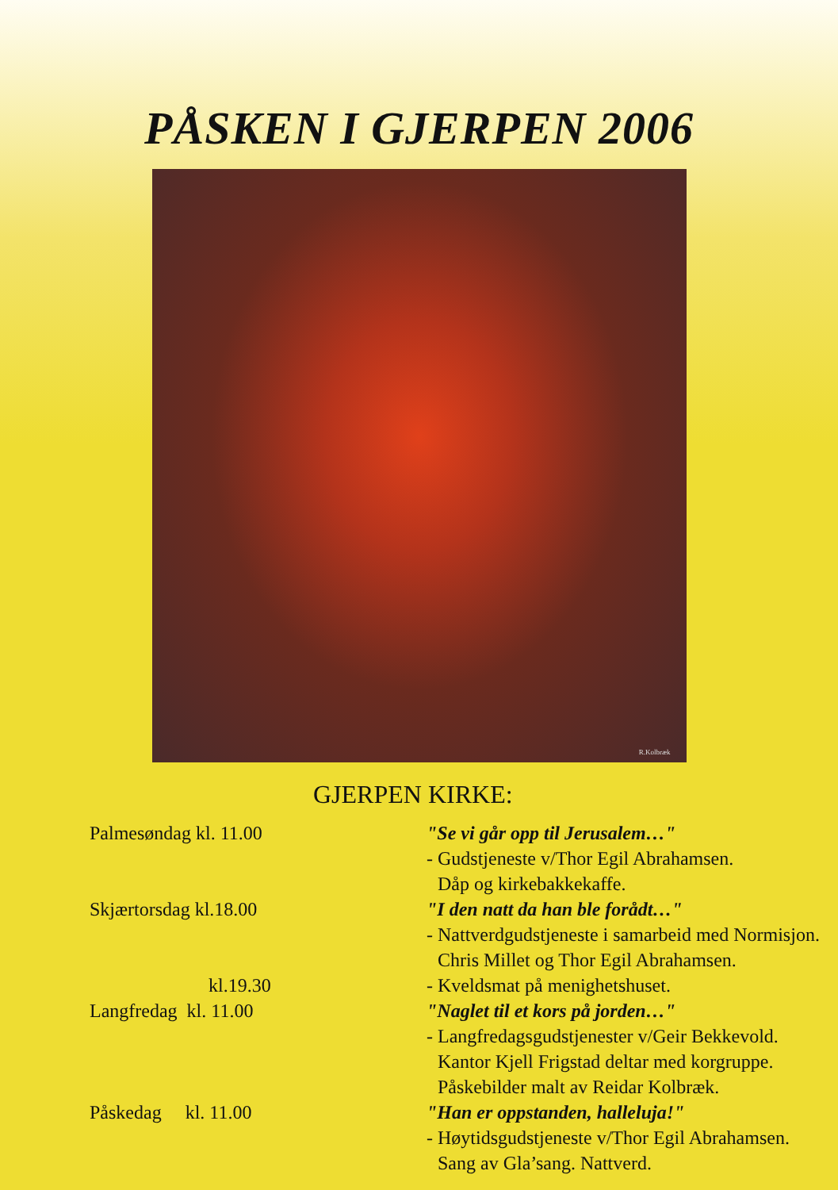PÅSKEN I GJERPEN 2006
R.Kolbræk
GJERPEN KIRKE:
| Palmesøndag kl. 11.00 | "Se vi går opp til Jerusalem…" |
| | - Gudstjeneste v/Thor Egil Abrahamsen. |
| | Dåp og kirkebakkekaffe. |
| Skjærtorsdag kl.18.00 | "I den natt da han ble forådt…" |
| | - Nattverdgudstjeneste i samarbeid med Normisjon. |
| | Chris Millet og Thor Egil Abrahamsen. |
| kl.19.30 | - Kveldsmat på menighetshuset. |
| Langfredag kl. 11.00 | "Naglet til et kors på jorden…" |
| | - Langfredagsgudstjenester v/Geir Bekkevold. |
| | Kantor Kjell Frigstad deltar med korgruppe. |
| | Påskebilder malt av Reidar Kolbræk. |
| Påskedag kl. 11.00 | "Han er oppstanden, halleluja!" |
| | - Høytidsgudstjeneste v/Thor Egil Abrahamsen. |
| | Sang av Gla’sang. Nattverd. |